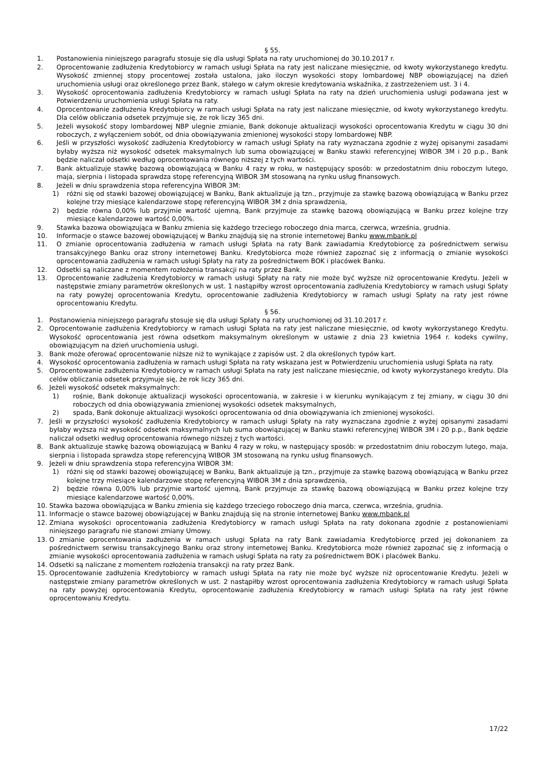§ 55.
1. Postanowienia niniejszego paragrafu stosuje się dla usługi Spłata na raty uruchomionej do 30.10.2017 r.
2. Oprocentowanie zadłużenia Kredytobiorcy w ramach usługi Spłata na raty jest naliczane miesięcznie, od kwoty wykorzystanego kredytu. Wysokość zmiennej stopy procentowej została ustalona, jako iloczyn wysokości stopy lombardowej NBP obowiązującej na dzień uruchomienia usługi oraz określonego przez Bank, stałego w całym okresie kredytowania wskaźnika, z zastrzeżeniem ust. 3 i 4.
3. Wysokość oprocentowania zadłużenia Kredytobiorcy w ramach usługi Spłata na raty na dzień uruchomienia usługi podawana jest w Potwierdzeniu uruchomienia usługi Spłata na raty.
4. Oprocentowanie zadłużenia Kredytobiorcy w ramach usługi Spłata na raty jest naliczane miesięcznie, od kwoty wykorzystanego kredytu. Dla celów obliczania odsetek przyjmuje się, że rok liczy 365 dni.
5. Jeżeli wysokość stopy lombardowej NBP ulegnie zmianie, Bank dokonuje aktualizacji wysokości oprocentowania Kredytu w ciągu 30 dni roboczych, z wyłączeniem sobót, od dnia obowiązywania zmienionej wysokości stopy lombardowej NBP.
6. Jeśli w przyszłości wysokość zadłużenia Kredytobiorcy w ramach usługi Spłaty na raty wyznaczana zgodnie z wyżej opisanymi zasadami byłaby wyższa niż wysokość odsetek maksymalnych lub suma obowiązującej w Banku stawki referencyjnej WIBOR 3M i 20 p.p., Bank będzie naliczał odsetki według oprocentowania równego niższej z tych wartości.
7. Bank aktualizuje stawkę bazową obowiązującą w Banku 4 razy w roku, w następujący sposób: w przedostatnim dniu roboczym lutego, maja, sierpnia i listopada sprawdza stopę referencyjną WIBOR 3M stosowaną na rynku usług finansowych.
8. Jeżeli w dniu sprawdzenia stopa referencyjna WIBOR 3M:
1) różni się od stawki bazowej obowiązującej w Banku, Bank aktualizuje ją tzn., przyjmuje za stawkę bazową obowiązującą w Banku przez kolejne trzy miesiące kalendarzowe stopę referencyjną WIBOR 3M z dnia sprawdzenia,
2) będzie równa 0,00% lub przyjmie wartość ujemną, Bank przyjmuje za stawkę bazową obowiązującą w Banku przez kolejne trzy miesiące kalendarzowe wartość 0,00%.
9. Stawka bazowa obowiązująca w Banku zmienia się każdego trzeciego roboczego dnia marca, czerwca, września, grudnia.
10. Informacje o stawce bazowej obowiązującej w Banku znajdują się na stronie internetowej Banku www.mbank.pl
11. O zmianie oprocentowania zadłużenia w ramach usługi Spłata na raty Bank zawiadamia Kredytobiorcę za pośrednictwem serwisu transakcyjnego Banku oraz strony internetowej Banku. Kredytobiorca może również zapoznać się z informacją o zmianie wysokości oprocentowania zadłużenia w ramach usługi Spłaty na raty za pośrednictwem BOK i placówek Banku.
12. Odsetki są naliczane z momentem rozłożenia transakcji na raty przez Bank.
13. Oprocentowanie zadłużenia Kredytobiorcy w ramach usługi Spłaty na raty nie może być wyższe niż oprocentowanie Kredytu. Jeżeli w następstwie zmiany parametrów określonych w ust. 1 nastąpiłby wzrost oprocentowania zadłużenia Kredytobiorcy w ramach usługi Spłaty na raty powyżej oprocentowania Kredytu, oprocentowanie zadłużenia Kredytobiorcy w ramach usługi Spłaty na raty jest równe oprocentowaniu Kredytu.
§ 56.
1. Postanowienia niniejszego paragrafu stosuje się dla usługi Spłaty na raty uruchomionej od 31.10.2017 r.
2. Oprocentowanie zadłużenia Kredytobiorcy w ramach usługi Spłata na raty jest naliczane miesięcznie, od kwoty wykorzystanego Kredytu. Wysokość oprocentowania jest równa odsetkom maksymalnym określonym w ustawie z dnia 23 kwietnia 1964 r. kodeks cywilny, obowiązującym na dzień uruchomienia usługi.
3. Bank może oferować oprocentowanie niższe niż to wynikające z zapisów ust. 2 dla określonych typów kart.
4. Wysokość oprocentowania zadłużenia w ramach usługi Spłata na raty wskazana jest w Potwierdzeniu uruchomienia usługi Spłata na raty.
5. Oprocentowanie zadłużenia Kredytobiorcy w ramach usługi Spłata na raty jest naliczane miesięcznie, od kwoty wykorzystanego kredytu. Dla celów obliczania odsetek przyjmuje się, że rok liczy 365 dni.
6. Jeżeli wysokość odsetek maksymalnych:
1) rośnie, Bank dokonuje aktualizacji wysokości oprocentowania, w zakresie i w kierunku wynikającym z tej zmiany, w ciągu 30 dni roboczych od dnia obowiązywania zmienionej wysokości odsetek maksymalnych,
2) spada, Bank dokonuje aktualizacji wysokości oprocentowania od dnia obowiązywania ich zmienionej wysokości.
7. Jeśli w przyszłości wysokość zadłużenia Kredytobiorcy w ramach usługi Spłaty na raty wyznaczana zgodnie z wyżej opisanymi zasadami byłaby wyższa niż wysokość odsetek maksymalnych lub suma obowiązującej w Banku stawki referencyjnej WIBOR 3M i 20 p.p., Bank będzie naliczał odsetki według oprocentowania równego niższej z tych wartości.
8. Bank aktualizuje stawkę bazową obowiązującą w Banku 4 razy w roku, w następujący sposób: w przedostatnim dniu roboczym lutego, maja, sierpnia i listopada sprawdza stopę referencyjną WIBOR 3M stosowaną na rynku usług finansowych.
9. Jeżeli w dniu sprawdzenia stopa referencyjna WIBOR 3M:
1) różni się od stawki bazowej obowiązującej w Banku, Bank aktualizuje ją tzn., przyjmuje za stawkę bazową obowiązującą w Banku przez kolejne trzy miesiące kalendarzowe stopę referencyjną WIBOR 3M z dnia sprawdzenia,
2) będzie równa 0,00% lub przyjmie wartość ujemną, Bank przyjmuje za stawkę bazową obowiązującą w Banku przez kolejne trzy miesiące kalendarzowe wartość 0,00%.
10. Stawka bazowa obowiązująca w Banku zmienia się każdego trzeciego roboczego dnia marca, czerwca, września, grudnia.
11. Informacje o stawce bazowej obowiązującej w Banku znajdują się na stronie internetowej Banku www.mbank.pl
12. Zmiana wysokości oprocentowania zadłużenia Kredytobiorcy w ramach usługi Spłata na raty dokonana zgodnie z postanowieniami niniejszego paragrafu nie stanowi zmiany Umowy.
13. O zmianie oprocentowania zadłużenia w ramach usługi Spłata na raty Bank zawiadamia Kredytobiorcę przed jej dokonaniem za pośrednictwem serwisu transakcyjnego Banku oraz strony internetowej Banku. Kredytobiorca może również zapoznać się z informacją o zmianie wysokości oprocentowania zadłużenia w ramach usługi Spłata na raty za pośrednictwem BOK i placówek Banku.
14. Odsetki są naliczane z momentem rozłożenia transakcji na raty przez Bank.
15. Oprocentowanie zadłużenia Kredytobiorcy w ramach usługi Spłata na raty nie może być wyższe niż oprocentowanie Kredytu. Jeżeli w następstwie zmiany parametrów określonych w ust. 2 nastąpiłby wzrost oprocentowania zadłużenia Kredytobiorcy w ramach usługi Spłata na raty powyżej oprocentowania Kredytu, oprocentowanie zadłużenia Kredytobiorcy w ramach usługi Spłata na raty jest równe oprocentowaniu Kredytu.
17/22